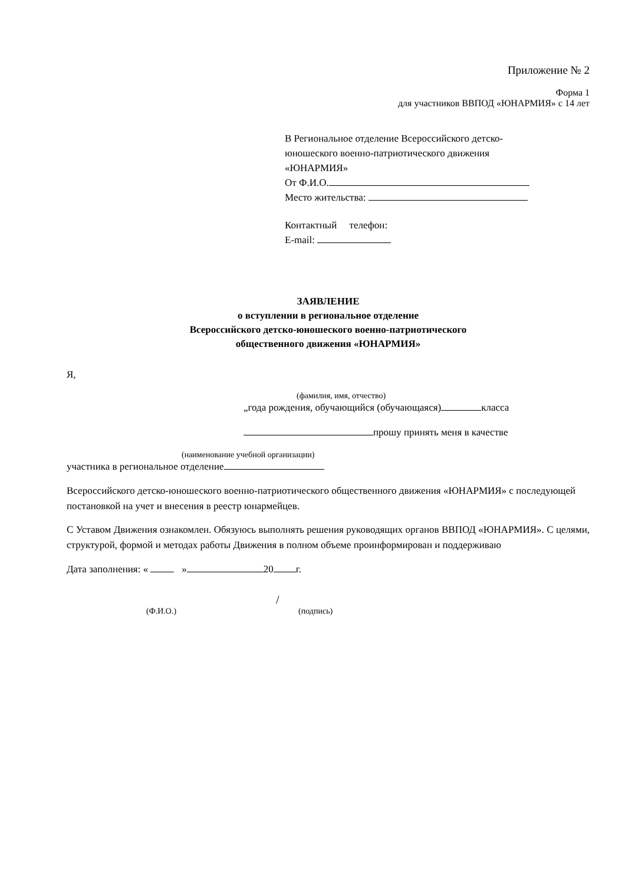Приложение № 2
Форма 1
для участников ВВПОД «ЮНАРМИЯ» с 14 лет
В Региональное отделение Всероссийского детско-
юношеского военно-патриотического движения
«ЮНАРМИЯ»
От Ф.И.О.
Место жительства:
Контактный телефон:
E-mail:
ЗАЯВЛЕНИЕ
о вступлении в региональное отделение
Всероссийского детско-юношеского военно-патриотического
общественного движения «ЮНАРМИЯ»
Я,
(фамилия, имя, отчество)
„года рождения, обучающийся (обучающаяся) класса
прошу принять меня в качестве
(наименование учебной организации)
участника в региональное отделение
Всероссийского детско-юношеского военно-патриотического общественного движения «ЮНАРМИЯ» с последующей постановкой на учет и внесения в реестр юнармейцев.
С Уставом Движения ознакомлен. Обязуюсь выполнять решения руководящих органов ВВПОД «ЮНАРМИЯ». С целями, структурой, формой и методах работы Движения в полном объеме проинформирован и поддерживаю
Дата заполнения: « » 20 г.
/
(Ф.И.О.) (подпись)